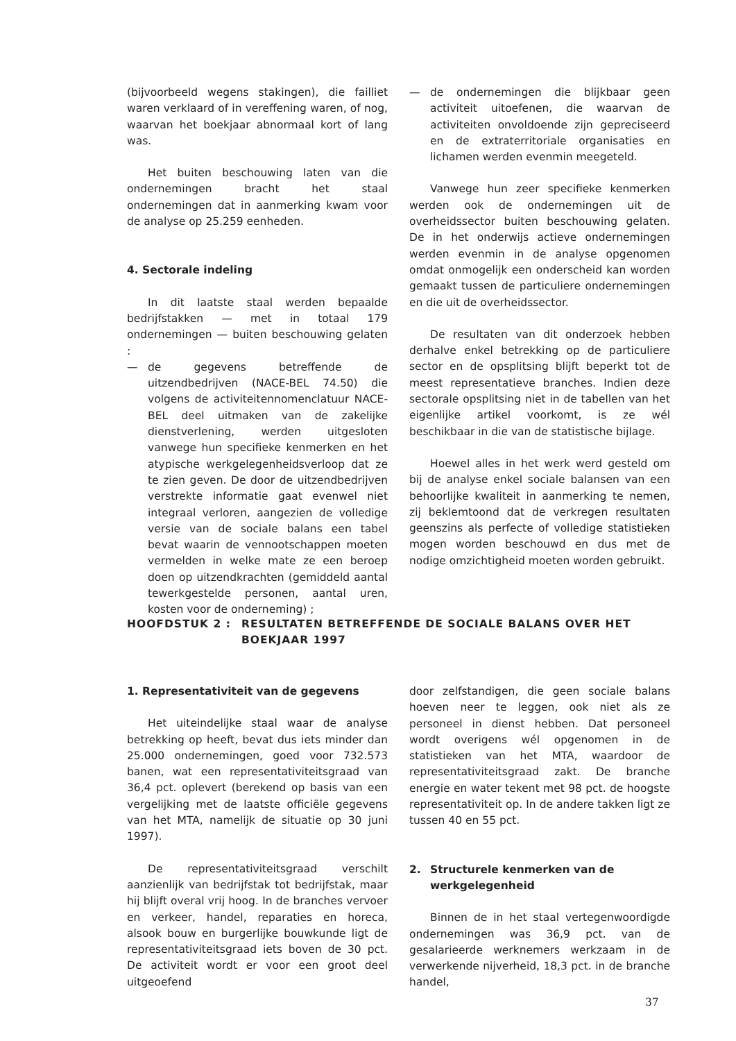(bijvoorbeeld wegens stakingen), die failliet waren verklaard of in vereffening waren, of nog, waarvan het boekjaar abnormaal kort of lang was.
Het buiten beschouwing laten van die ondernemingen bracht het staal ondernemingen dat in aanmerking kwam voor de analyse op 25.259 eenheden.
4. Sectorale indeling
In dit laatste staal werden bepaalde bedrijfstakken — met in totaal 179 ondernemingen — buiten beschouwing gelaten :
— de gegevens betreffende de uitzendbedrijven (NACE-BEL 74.50) die volgens de activiteitennomenclatuur NACE-BEL deel uitmaken van de zakelijke dienstverlening, werden uitgesloten vanwege hun specifieke kenmerken en het atypische werkgelegenheidsverloop dat ze te zien geven. De door de uitzendbedrijven verstrekte informatie gaat evenwel niet integraal verloren, aangezien de volledige versie van de sociale balans een tabel bevat waarin de vennootschappen moeten vermelden in welke mate ze een beroep doen op uitzendkrachten (gemiddeld aantal tewerkgestelde personen, aantal uren, kosten voor de onderneming) ;
— de ondernemingen die blijkbaar geen activiteit uitoefenen, die waarvan de activiteiten onvoldoende zijn gepreciseerd en de extraterritoriale organisaties en lichamen werden evenmin meegeteld.
Vanwege hun zeer specifieke kenmerken werden ook de ondernemingen uit de overheidssector buiten beschouwing gelaten. De in het onderwijs actieve ondernemingen werden evenmin in de analyse opgenomen omdat onmogelijk een onderscheid kan worden gemaakt tussen de particuliere ondernemingen en die uit de overheidssector.
De resultaten van dit onderzoek hebben derhalve enkel betrekking op de particuliere sector en de opsplitsing blijft beperkt tot de meest representatieve branches. Indien deze sectorale opsplitsing niet in de tabellen van het eigenlijke artikel voorkomt, is ze wél beschikbaar in die van de statistische bijlage.
Hoewel alles in het werk werd gesteld om bij de analyse enkel sociale balansen van een behoorlijke kwaliteit in aanmerking te nemen, zij beklemtoond dat de verkregen resultaten geenszins als perfecte of volledige statistieken mogen worden beschouwd en dus met de nodige omzichtigheid moeten worden gebruikt.
HOOFDSTUK 2 : RESULTATEN BETREFFENDE DE SOCIALE BALANS OVER HET BOEKJAAR 1997
1. Representativiteit van de gegevens
Het uiteindelijke staal waar de analyse betrekking op heeft, bevat dus iets minder dan 25.000 ondernemingen, goed voor 732.573 banen, wat een representativiteitsgraad van 36,4 pct. oplevert (berekend op basis van een vergelijking met de laatste officiële gegevens van het MTA, namelijk de situatie op 30 juni 1997).
De representativiteitsgraad verschilt aanzienlijk van bedrijfstak tot bedrijfstak, maar hij blijft overal vrij hoog. In de branches vervoer en verkeer, handel, reparaties en horeca, alsook bouw en burgerlijke bouwkunde ligt de representativiteitsgraad iets boven de 30 pct. De activiteit wordt er voor een groot deel uitgeoefend
door zelfstandigen, die geen sociale balans hoeven neer te leggen, ook niet als ze personeel in dienst hebben. Dat personeel wordt overigens wél opgenomen in de statistieken van het MTA, waardoor de representativiteitsgraad zakt. De branche energie en water tekent met 98 pct. de hoogste representativiteit op. In de andere takken ligt ze tussen 40 en 55 pct.
2. Structurele kenmerken van de
werkgelegenheid
Binnen de in het staal vertegenwoordigde ondernemingen was 36,9 pct. van de gesalarieerde werknemers werkzaam in de verwerkende nijverheid, 18,3 pct. in de branche handel,
37